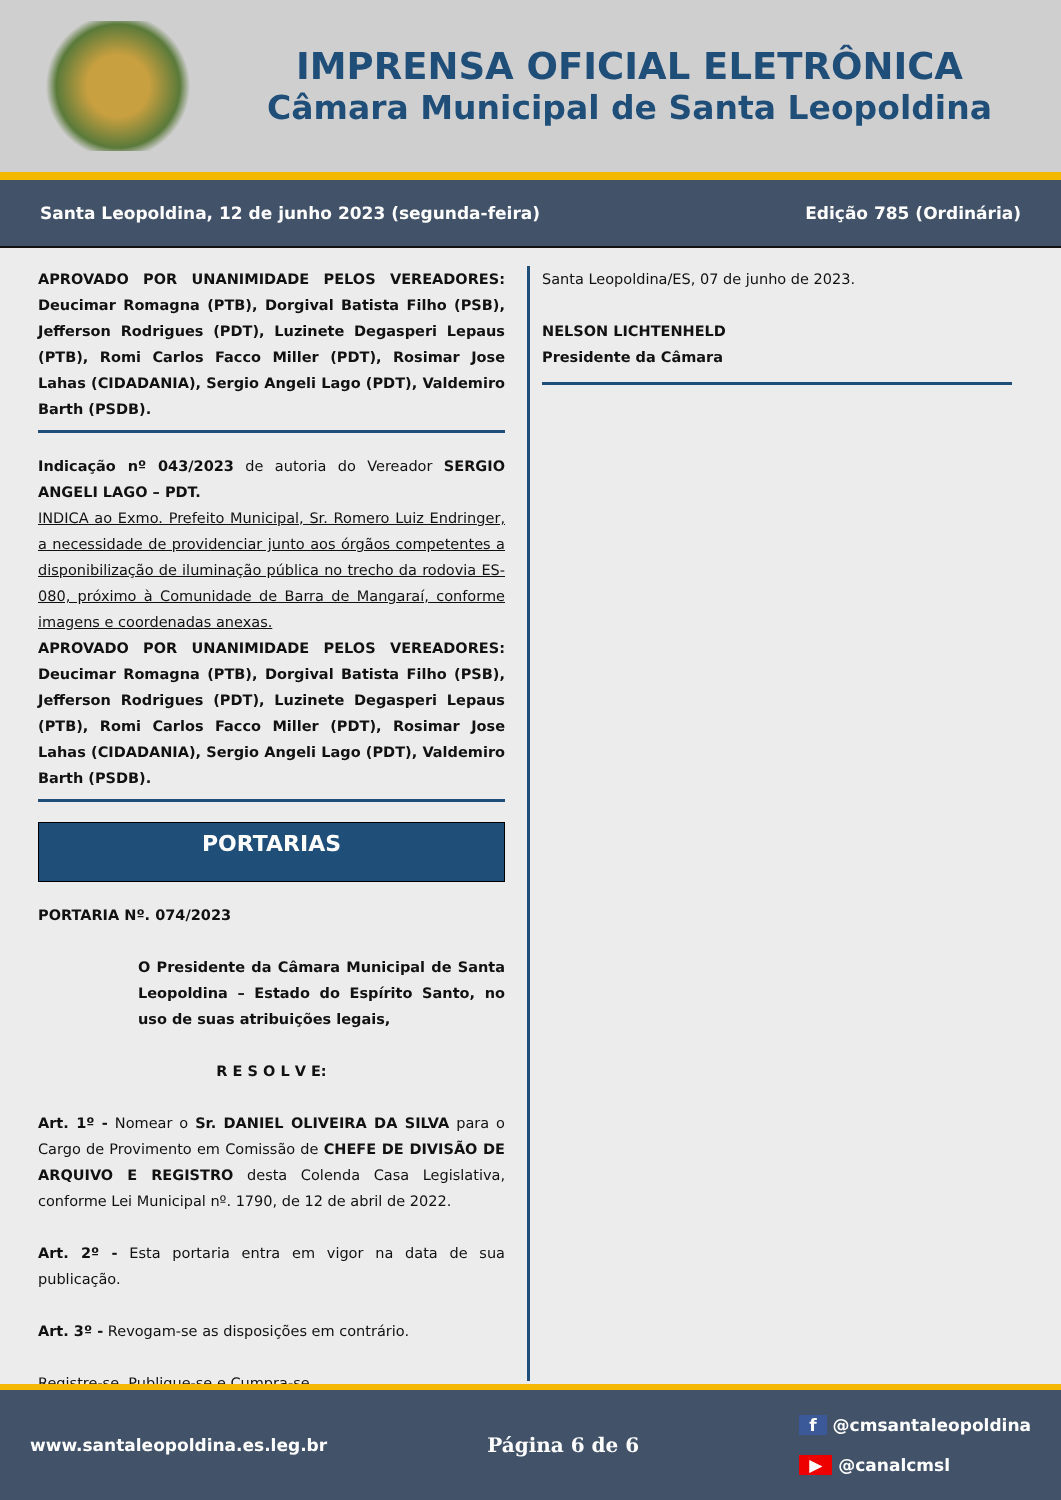IMPRENSA OFICIAL ELETRÔNICA
Câmara Municipal de Santa Leopoldina
Santa Leopoldina, 12 de junho 2023 (segunda-feira) Edição 785 (Ordinária)
APROVADO POR UNANIMIDADE PELOS VEREADORES: Deucimar Romagna (PTB), Dorgival Batista Filho (PSB), Jefferson Rodrigues (PDT), Luzinete Degasperi Lepaus (PTB), Romi Carlos Facco Miller (PDT), Rosimar Jose Lahas (CIDADANIA), Sergio Angeli Lago (PDT), Valdemiro Barth (PSDB).
Indicação nº 043/2023 de autoria do Vereador SERGIO ANGELI LAGO – PDT.
INDICA ao Exmo. Prefeito Municipal, Sr. Romero Luiz Endringer, a necessidade de providenciar junto aos órgãos competentes a disponibilização de iluminação pública no trecho da rodovia ES-080, próximo à Comunidade de Barra de Mangaraí, conforme imagens e coordenadas anexas.
APROVADO POR UNANIMIDADE PELOS VEREADORES: Deucimar Romagna (PTB), Dorgival Batista Filho (PSB), Jefferson Rodrigues (PDT), Luzinete Degasperi Lepaus (PTB), Romi Carlos Facco Miller (PDT), Rosimar Jose Lahas (CIDADANIA), Sergio Angeli Lago (PDT), Valdemiro Barth (PSDB).
PORTARIAS
PORTARIA Nº. 074/2023
O Presidente da Câmara Municipal de Santa Leopoldina – Estado do Espírito Santo, no uso de suas atribuições legais,
R E S O L V E:
Art. 1º - Nomear o Sr. DANIEL OLIVEIRA DA SILVA para o Cargo de Provimento em Comissão de CHEFE DE DIVISÃO DE ARQUIVO E REGISTRO desta Colenda Casa Legislativa, conforme Lei Municipal nº. 1790, de 12 de abril de 2022.
Art. 2º - Esta portaria entra em vigor na data de sua publicação.
Art. 3º - Revogam-se as disposições em contrário.
Registre-se, Publique-se e Cumpra-se.
Santa Leopoldina/ES, 07 de junho de 2023.
NELSON LICHTENHELD
Presidente da Câmara
www.santaleopoldina.es.leg.br Página 6 de 6 f @cmsantaleopoldina
▶ @canalcmsl